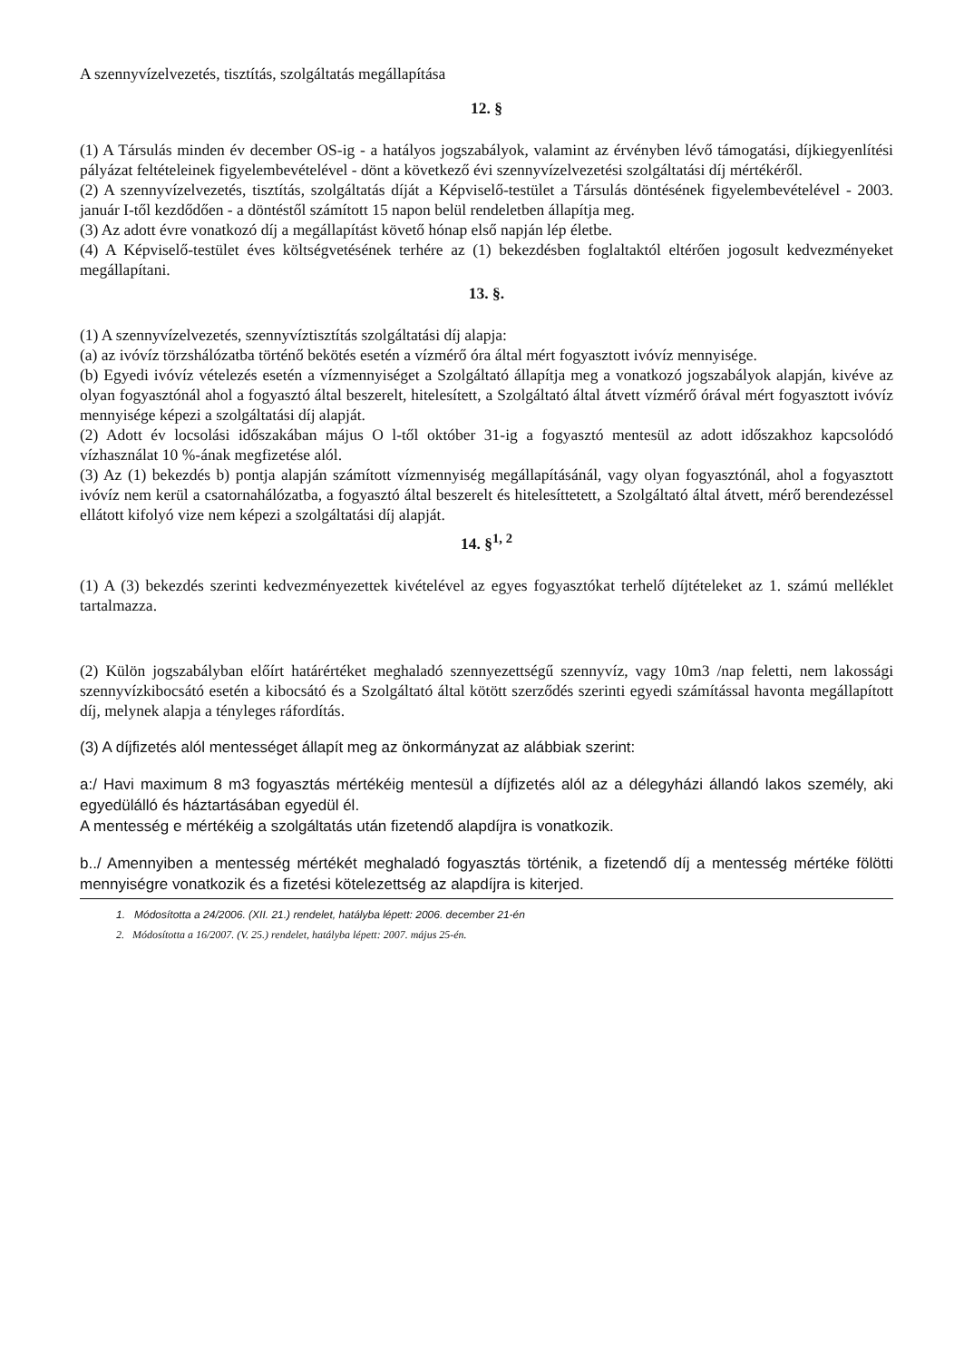A szennyvízelvezetés, tisztítás, szolgáltatás megállapítása
12. §
(1) A Társulás minden év december OS-ig - a hatályos jogszabályok, valamint az érvényben lévő támogatási, díjkiegyenlítési pályázat feltételeinek figyelembevételével - dönt a következő évi szennyvízelvezetési szolgáltatási díj mértékéről.
(2) A szennyvízelvezetés, tisztítás, szolgáltatás díját a Képviselő-testület a Társulás döntésének figyelembevételével - 2003. január I-től kezdődően - a döntéstől számított 15 napon belül rendeletben állapítja meg.
(3) Az adott évre vonatkozó díj a megállapítást követő hónap első napján lép életbe.
(4) A Képviselő-testület éves költségvetésének terhére az (1) bekezdésben foglaltaktól eltérően jogosult kedvezményeket megállapítani.
13. §.
(1) A szennyvízelvezetés, szennyvíztisztítás szolgáltatási díj alapja:
(a) az ivóvíz törzshálózatba történő bekötés esetén a vízmérő óra által mért fogyasztott ivóvíz mennyisége.
(b) Egyedi ivóvíz vételezés esetén a vízmennyiséget a Szolgáltató állapítja meg a vonatkozó jogszabályok alapján, kivéve az olyan fogyasztónál ahol a fogyasztó által beszerelt, hitelesített, a Szolgáltató által átvett vízmérő órával mért fogyasztott ivóvíz mennyisége képezi a szolgáltatási díj alapját.
(2) Adott év locsolási időszakában május O l-től október 31-ig a fogyasztó mentesül az adott időszakhoz kapcsolódó vízhasználat 10 %-ának megfizetése alól.
(3) Az (1) bekezdés b) pontja alapján számított vízmennyiség megállapításánál, vagy olyan fogyasztónál, ahol a fogyasztott ivóvíz nem kerül a csatornahálózatba, a fogyasztó által beszerelt és hitelesíttetett, a Szolgáltató által átvett, mérő berendezéssel ellátott kifolyó vize nem képezi a szolgáltatási díj alapját.
14. §<sup>1, 2</sup>
(1) A (3) bekezdés szerinti kedvezményezettek kivételével az egyes fogyasztókat terhelő díjtételeket az 1. számú melléklet tartalmazza.
(2) Külön jogszabályban előírt határértéket meghaladó szennyezettségű szennyvíz, vagy 10m3 /nap feletti, nem lakossági szennyvízkibocsátó esetén a kibocsátó és a Szolgáltató által kötött szerződés szerinti egyedi számítással havonta megállapított díj, melynek alapja a tényleges ráfordítás.
(3) A díjfizetés alól mentességet állapít meg az önkormányzat az alábbiak szerint:
a:/ Havi maximum 8 m3 fogyasztás mértékéig mentesül a díjfizetés alól az a délegyházi állandó lakos személy, aki egyedülálló és háztartásában egyedül él.
A mentesség e mértékéig a szolgáltatás után fizetendő alapdíjra is vonatkozik.
b../ Amennyiben a mentesség mértékét meghaladó fogyasztás történik, a fizetendő díj a mentesség mértéke fölötti mennyiségre vonatkozik és a fizetési kötelezettség az alapdíjra is kiterjed.
1. Módosította a 24/2006. (XII. 21.) rendelet, hatályba lépett: 2006. december 21-én
2. Módosította a 16/2007. (V. 25.) rendelet, hatályba lépett: 2007. május 25-én.